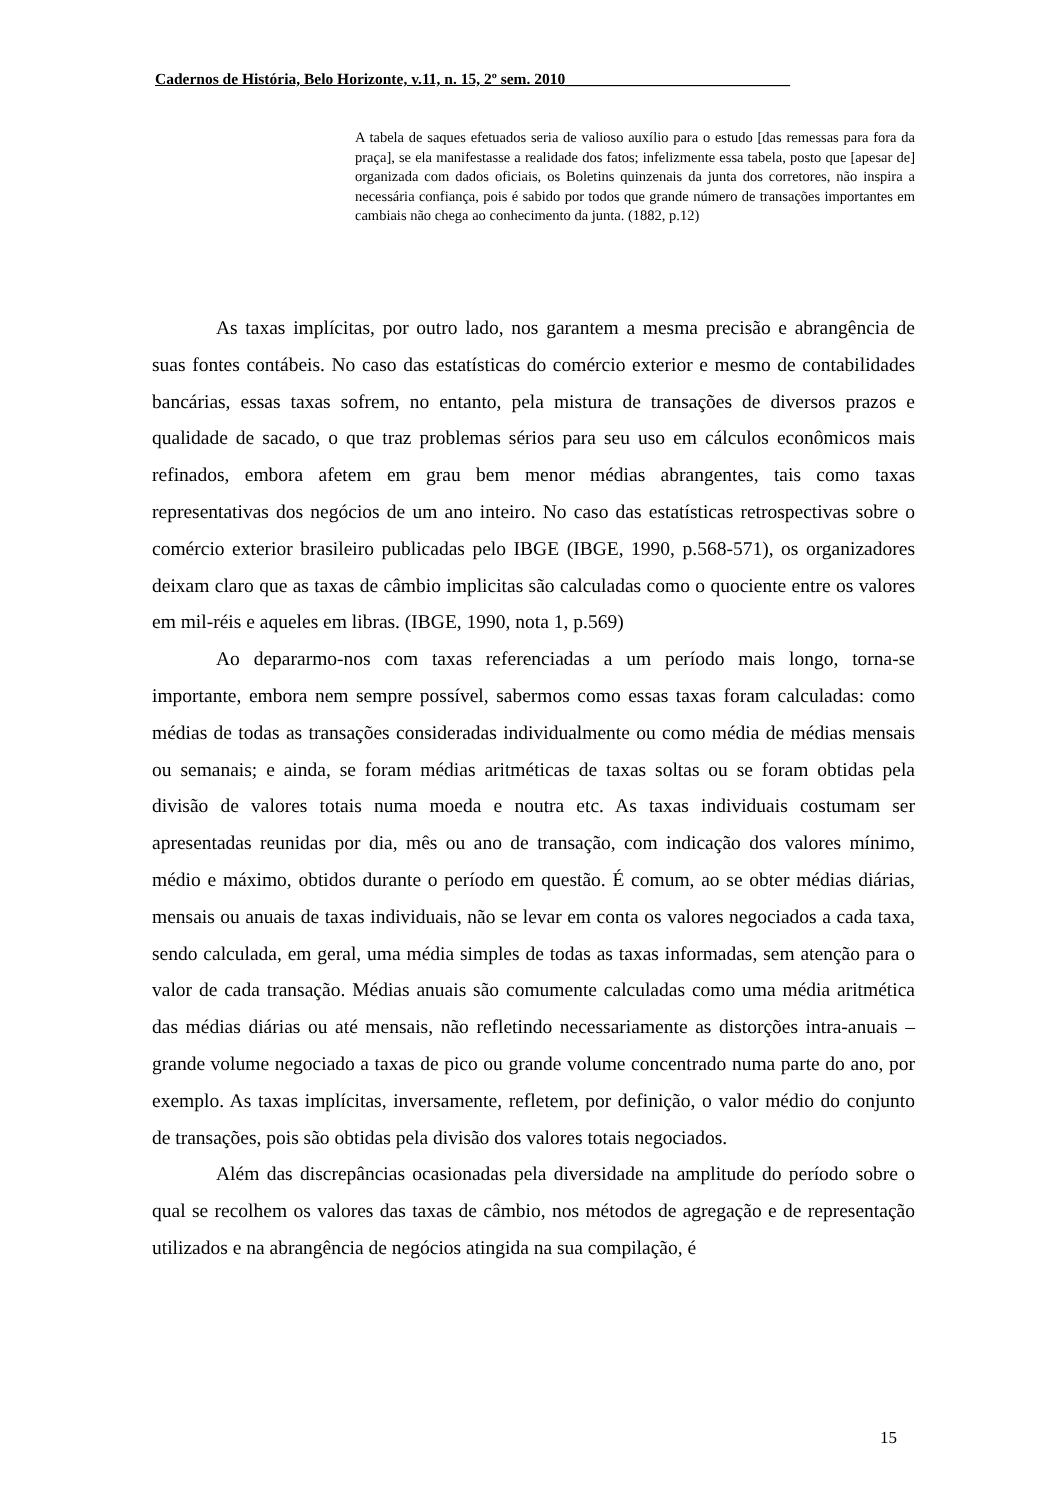Cadernos de História, Belo Horizonte, v.11, n. 15, 2º sem. 2010_____________________________
A tabela de saques efetuados seria de valioso auxílio para o estudo [das remessas para fora da praça], se ela manifestasse a realidade dos fatos; infelizmente essa tabela, posto que [apesar de] organizada com dados oficiais, os Boletins quinzenais da junta dos corretores, não inspira a necessária confiança, pois é sabido por todos que grande número de transações importantes em cambiais não chega ao conhecimento da junta. (1882, p.12)
As taxas implícitas, por outro lado, nos garantem a mesma precisão e abrangência de suas fontes contábeis. No caso das estatísticas do comércio exterior e mesmo de contabilidades bancárias, essas taxas sofrem, no entanto, pela mistura de transações de diversos prazos e qualidade de sacado, o que traz problemas sérios para seu uso em cálculos econômicos mais refinados, embora afetem em grau bem menor médias abrangentes, tais como taxas representativas dos negócios de um ano inteiro. No caso das estatísticas retrospectivas sobre o comércio exterior brasileiro publicadas pelo IBGE (IBGE, 1990, p.568-571), os organizadores deixam claro que as taxas de câmbio implicitas são calculadas como o quociente entre os valores em mil-réis e aqueles em libras. (IBGE, 1990, nota 1, p.569)
Ao depararmo-nos com taxas referenciadas a um período mais longo, torna-se importante, embora nem sempre possível, sabermos como essas taxas foram calculadas: como médias de todas as transações consideradas individualmente ou como média de médias mensais ou semanais; e ainda, se foram médias aritméticas de taxas soltas ou se foram obtidas pela divisão de valores totais numa moeda e noutra etc. As taxas individuais costumam ser apresentadas reunidas por dia, mês ou ano de transação, com indicação dos valores mínimo, médio e máximo, obtidos durante o período em questão. É comum, ao se obter médias diárias, mensais ou anuais de taxas individuais, não se levar em conta os valores negociados a cada taxa, sendo calculada, em geral, uma média simples de todas as taxas informadas, sem atenção para o valor de cada transação. Médias anuais são comumente calculadas como uma média aritmética das médias diárias ou até mensais, não refletindo necessariamente as distorções intra-anuais – grande volume negociado a taxas de pico ou grande volume concentrado numa parte do ano, por exemplo. As taxas implícitas, inversamente, refletem, por definição, o valor médio do conjunto de transações, pois são obtidas pela divisão dos valores totais negociados.
Além das discrepâncias ocasionadas pela diversidade na amplitude do período sobre o qual se recolhem os valores das taxas de câmbio, nos métodos de agregação e de representação utilizados e na abrangência de negócios atingida na sua compilação, é
15